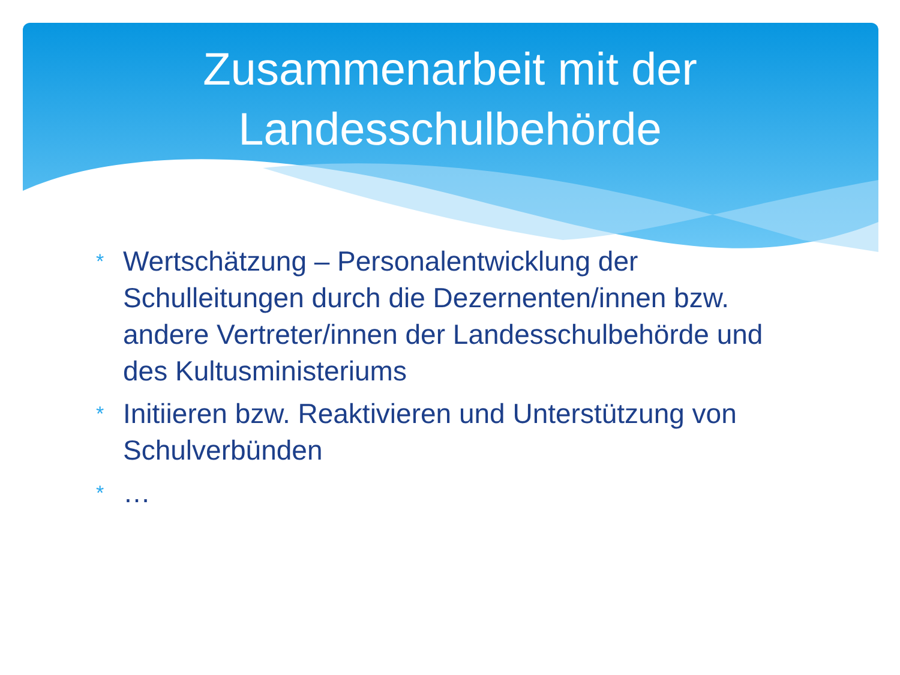Zusammenarbeit mit der
Landesschulbehörde
* Wertschätzung – Personalentwicklung der Schulleitungen durch die Dezernenten/innen bzw. andere Vertreter/innen der Landesschulbehörde und des Kultusministeriums
* Initiieren bzw. Reaktivieren und Unterstützung von Schulverbünden
* …